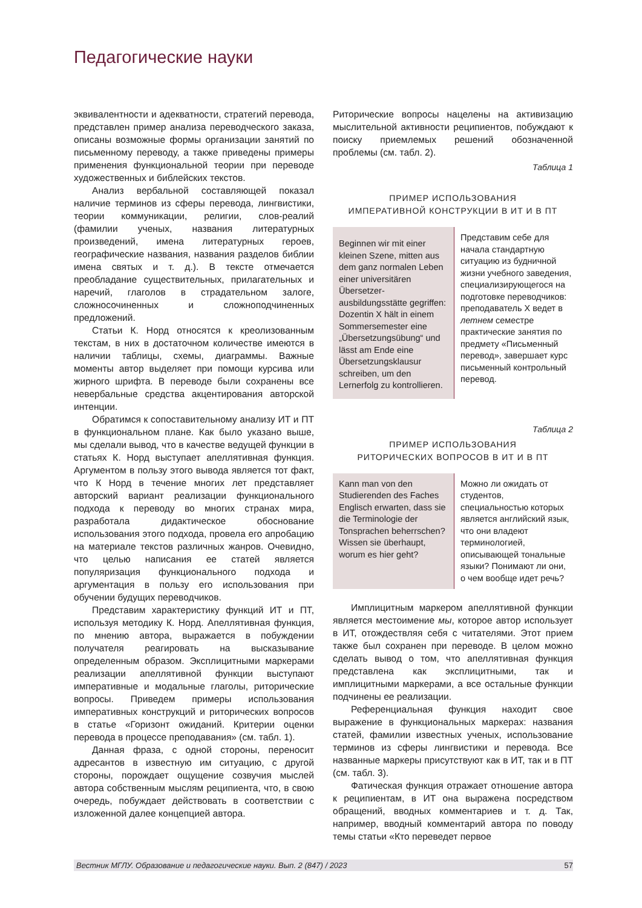Педагогические науки
эквивалентности и адекватности, стратегий перевода, представлен пример анализа переводческого заказа, описаны возможные формы организации занятий по письменному переводу, а также приведены примеры применения функциональной теории при переводе художественных и библейских текстов.
Анализ вербальной составляющей показал наличие терминов из сферы перевода, лингвистики, теории коммуникации, религии, слов-реалий (фамилии ученых, названия литературных произведений, имена литературных героев, географические названия, названия разделов библии имена святых и т. д.). В тексте отмечается преобладание существительных, прилагательных и наречий, глаголов в страдательном залоге, сложносочиненных и сложноподчиненных предложений.
Статьи К. Норд относятся к креолизованным текстам, в них в достаточном количестве имеются в наличии таблицы, схемы, диаграммы. Важные моменты автор выделяет при помощи курсива или жирного шрифта. В переводе были сохранены все невербальные средства акцентирования авторской интенции.
Обратимся к сопоставительному анализу ИТ и ПТ в функциональном плане. Как было указано выше, мы сделали вывод, что в качестве ведущей функции в статьях К. Норд выступает апеллятивная функция. Аргументом в пользу этого вывода является тот факт, что К Норд в течение многих лет представляет авторский вариант реализации функционального подхода к переводу во многих странах мира, разработала дидактическое обоснование использования этого подхода, провела его апробацию на материале текстов различных жанров. Очевидно, что целью написания ее статей является популяризация функционального подхода и аргументация в пользу его использования при обучении будущих переводчиков.
Представим характеристику функций ИТ и ПТ, используя методику К. Норд. Апеллятивная функция, по мнению автора, выражается в побуждении получателя реагировать на высказывание определенным образом. Эксплицитными маркерами реализации апеллятивной функции выступают императивные и модальные глаголы, риторические вопросы. Приведем примеры использования императивных конструкций и риторических вопросов в статье «Горизонт ожиданий. Критерии оценки перевода в процессе преподавания» (см. табл. 1).
Данная фраза, с одной стороны, переносит адресантов в известную им ситуацию, с другой стороны, порождает ощущение созвучия мыслей автора собственным мыслям реципиента, что, в свою очередь, побуждает действовать в соответствии с изложенной далее концепцией автора.
Риторические вопросы нацелены на активизацию мыслительной активности реципиентов, побуждают к поиску приемлемых решений обозначенной проблемы (см. табл. 2).
Таблица 1
ПРИМЕР ИСПОЛЬЗОВАНИЯ
ИМПЕРАТИВНОЙ КОНСТРУКЦИИ В ИТ И В ПТ
| Beginnen wir mit einer kleinen Szene, mitten aus dem ganz normalen Leben einer universitären Übersetzer-ausbildungsstätte gegriffen: Dozentin X hält in einem Sommersemester eine „Übersetzungsübung“ und lässt am Ende eine Übersetzungsklausur schreiben, um den Lernerfolg zu kontrollieren. | Представим себе для начала стандартную ситуацию из будничной жизни учебного заведения, специализирующегося на подготовке переводчиков: преподаватель Х ведет в летнем семестре практические занятия по предмету «Письменный перевод», завершает курс письменный контрольный перевод. |
Таблица 2
ПРИМЕР ИСПОЛЬЗОВАНИЯ
РИТОРИЧЕСКИХ ВОПРОСОВ В ИТ И В ПТ
| Kann man von den Studierenden des Faches Englisch erwarten, dass sie die Terminologie der Tonsprachen beherrschen? Wissen sie überhaupt, worum es hier geht? | Можно ли ожидать от студентов, специальностью которых является английский язык, что они владеют терминологией, описывающей тональные языки? Понимают ли они, о чем вообще идет речь? |
Имплицитным маркером апеллятивной функции является местоимение мы, которое автор использует в ИТ, отождествляя себя с читателями. Этот прием также был сохранен при переводе. В целом можно сделать вывод о том, что апеллятивная функция представлена как эксплицитными, так и имплицитными маркерами, а все остальные функции подчинены ее реализации.
Референциальная функция находит свое выражение в функциональных маркерах: названия статей, фамилии известных ученых, использование терминов из сферы лингвистики и перевода. Все названные маркеры присутствуют как в ИТ, так и в ПТ (см. табл. 3).
Фатическая функция отражает отношение автора к реципиентам, в ИТ она выражена посредством обращений, вводных комментариев и т. д. Так, например, вводный комментарий автора по поводу темы статьи «Кто переведет первое
Вестник МГЛУ. Образование и педагогические науки. Вып. 2 (847) / 2023 57